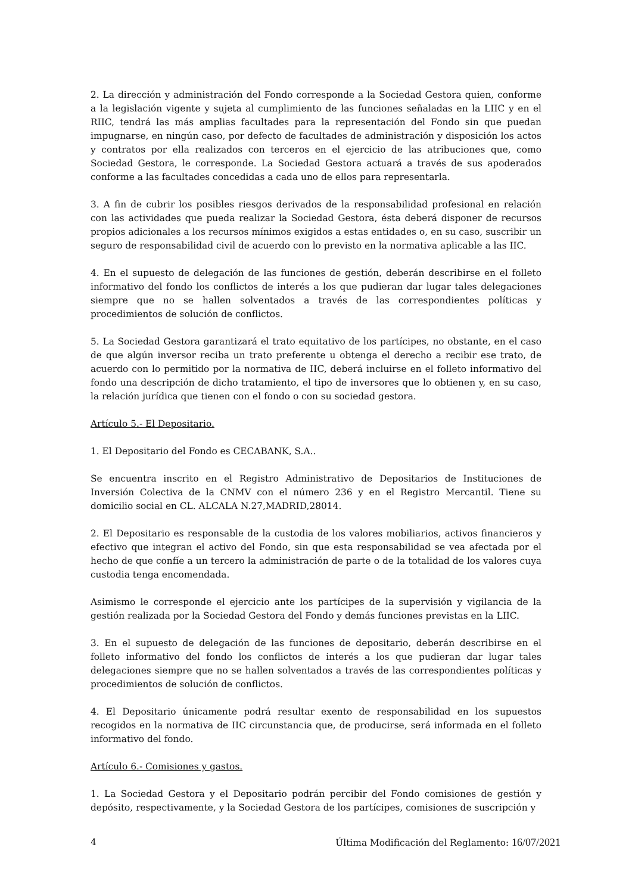2. La dirección y administración del Fondo corresponde a la Sociedad Gestora quien, conforme a la legislación vigente y sujeta al cumplimiento de las funciones señaladas en la LIIC y en el RIIC, tendrá las más amplias facultades para la representación del Fondo sin que puedan impugnarse, en ningún caso, por defecto de facultades de administración y disposición los actos y contratos por ella realizados con terceros en el ejercicio de las atribuciones que, como Sociedad Gestora, le corresponde. La Sociedad Gestora actuará a través de sus apoderados conforme a las facultades concedidas a cada uno de ellos para representarla.
3. A fin de cubrir los posibles riesgos derivados de la responsabilidad profesional en relación con las actividades que pueda realizar la Sociedad Gestora, ésta deberá disponer de recursos propios adicionales a los recursos mínimos exigidos a estas entidades o, en su caso, suscribir un seguro de responsabilidad civil de acuerdo con lo previsto en la normativa aplicable a las IIC.
4. En el supuesto de delegación de las funciones de gestión, deberán describirse en el folleto informativo del fondo los conflictos de interés a los que pudieran dar lugar tales delegaciones siempre que no se hallen solventados a través de las correspondientes políticas y procedimientos de solución de conflictos.
5. La Sociedad Gestora garantizará el trato equitativo de los partícipes, no obstante, en el caso de que algún inversor reciba un trato preferente u obtenga el derecho a recibir ese trato, de acuerdo con lo permitido por la normativa de IIC, deberá incluirse en el folleto informativo del fondo una descripción de dicho tratamiento, el tipo de inversores que lo obtienen y, en su caso, la relación jurídica que tienen con el fondo o con su sociedad gestora.
Artículo 5.- El Depositario.
1. El Depositario del Fondo es CECABANK, S.A..
Se encuentra inscrito en el Registro Administrativo de Depositarios de Instituciones de Inversión Colectiva de la CNMV con el número 236 y en el Registro Mercantil. Tiene su domicilio social en CL. ALCALA N.27,MADRID,28014.
2. El Depositario es responsable de la custodia de los valores mobiliarios, activos financieros y efectivo que integran el activo del Fondo, sin que esta responsabilidad se vea afectada por el hecho de que confíe a un tercero la administración de parte o de la totalidad de los valores cuya custodia tenga encomendada.
Asimismo le corresponde el ejercicio ante los partícipes de la supervisión y vigilancia de la gestión realizada por la Sociedad Gestora del Fondo y demás funciones previstas en la LIIC.
3. En el supuesto de delegación de las funciones de depositario, deberán describirse en el folleto informativo del fondo los conflictos de interés a los que pudieran dar lugar tales delegaciones siempre que no se hallen solventados a través de las correspondientes políticas y procedimientos de solución de conflictos.
4. El Depositario únicamente podrá resultar exento de responsabilidad en los supuestos recogidos en la normativa de IIC circunstancia que, de producirse, será informada en el folleto informativo del fondo.
Artículo 6.- Comisiones y gastos.
1. La Sociedad Gestora y el Depositario podrán percibir del Fondo comisiones de gestión y depósito, respectivamente, y la Sociedad Gestora de los partícipes, comisiones de suscripción y
4 Última Modificación del Reglamento: 16/07/2021